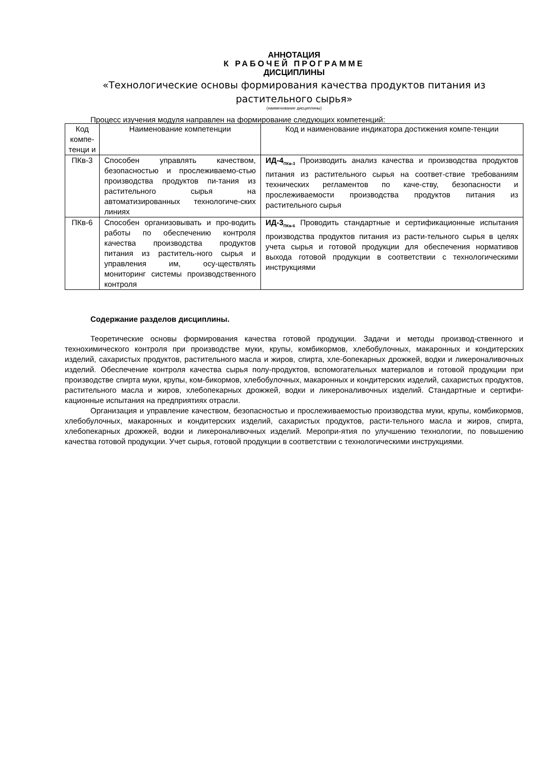АННОТАЦИЯ
К РАБОЧЕЙ ПРОГРАММЕ
ДИСЦИПЛИНЫ
«Технологические основы формирования качества продуктов питания из растительного сырья»
(наименование дисциплины)
Процесс изучения модуля направлен на формирование следующих компетенций:
| Код компе-тенци и | Наименование компетенции | Код и наименование индикатора достижения компе-тенции |
| ПКв-3 | Способен управлять качеством, безопасностью и прослеживаемо-стью производства продуктов пи-тания из растительного сырья на автоматизированных технологиче-ских линиях | ИД-4<sub>ПКв-3</sub> Производить анализ качества и производства продуктов питания из растительного сырья на соответ-ствие требованиям технических регламентов по каче-ству, безопасности и прослеживаемости производства продуктов питания из растительного сырья |
| ПКв-6 | Способен организовывать и про-водить работы по обеспечению контроля качества производства продуктов питания из раститель-ного сырья и управления им, осу-ществлять мониторинг системы производственного контроля | ИД-3<sub>ПКв-6</sub> Проводить стандартные и сертификационные испытания производства продуктов питания из расти-тельного сырья в целях учета сырья и готовой продукции для обеспечения нормативов выхода готовой продукции в соответствии с технологическими инструкциями |
Содержание разделов дисциплины.
Теоретические основы формирования качества готовой продукции. Задачи и методы производ-ственного и технохимического контроля при производстве муки, крупы, комбикормов, хлебобулочных, макаронных и кондитерских изделий, сахаристых продуктов, растительного масла и жиров, спирта, хле-бопекарных дрожжей, водки и ликероналивочных изделий. Обеспечение контроля качества сырья полу-продуктов, вспомогательных материалов и готовой продукции при производстве спирта муки, крупы, ком-бикормов, хлебобулочных, макаронных и кондитерских изделий, сахаристых продуктов, растительного масла и жиров, хлебопекарных дрожжей, водки и ликероналивочных изделий. Стандартные и сертифи-кационные испытания на предприятиях отрасли.
Организация и управление качеством, безопасностью и прослеживаемостью производства муки, крупы, комбикормов, хлебобулочных, макаронных и кондитерских изделий, сахаристых продуктов, расти-тельного масла и жиров, спирта, хлебопекарных дрожжей, водки и ликероналивочных изделий. Меропри-ятия по улучшению технологии, по повышению качества готовой продукции. Учет сырья, готовой продукции в соответствии с технологическими инструкциями.